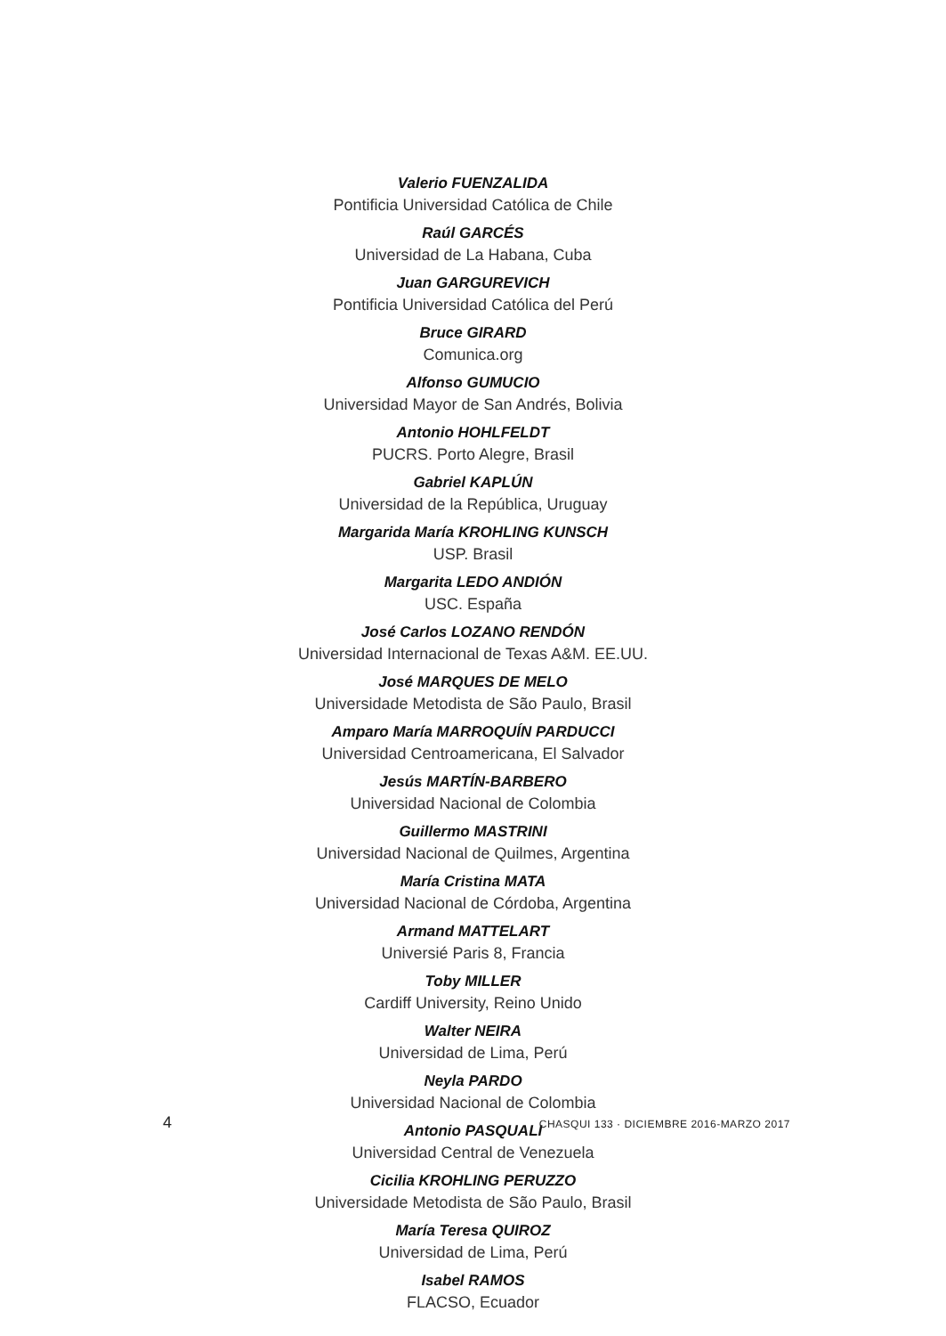Valerio FUENZALIDA
Pontificia Universidad Católica de Chile
Raúl GARCÉS
Universidad de La Habana, Cuba
Juan GARGUREVICH
Pontificia Universidad Católica del Perú
Bruce GIRARD
Comunica.org
Alfonso GUMUCIO
Universidad Mayor de San Andrés, Bolivia
Antonio HOHLFELDT
PUCRS. Porto Alegre, Brasil
Gabriel KAPLÚN
Universidad de la República, Uruguay
Margarida María KROHLING KUNSCH
USP. Brasil
Margarita LEDO ANDIÓN
USC. España
José Carlos LOZANO RENDÓN
Universidad Internacional de Texas A&M. EE.UU.
José MARQUES DE MELO
Universidade Metodista de São Paulo, Brasil
Amparo María MARROQUÍN PARDUCCI
Universidad Centroamericana, El Salvador
Jesús MARTÍN-BARBERO
Universidad Nacional de Colombia
Guillermo MASTRINI
Universidad Nacional de Quilmes, Argentina
María Cristina MATA
Universidad Nacional de Córdoba, Argentina
Armand MATTELART
Universié Paris 8, Francia
Toby MILLER
Cardiff University, Reino Unido
Walter NEIRA
Universidad de Lima, Perú
Neyla PARDO
Universidad Nacional de Colombia
Antonio PASQUALI
Universidad Central de Venezuela
Cicilia KROHLING PERUZZO
Universidade Metodista de São Paulo, Brasil
María Teresa QUIROZ
Universidad de Lima, Perú
Isabel RAMOS
FLACSO, Ecuador
4 CHASQUI 133 · DICIEMBRE 2016-MARZO 2017